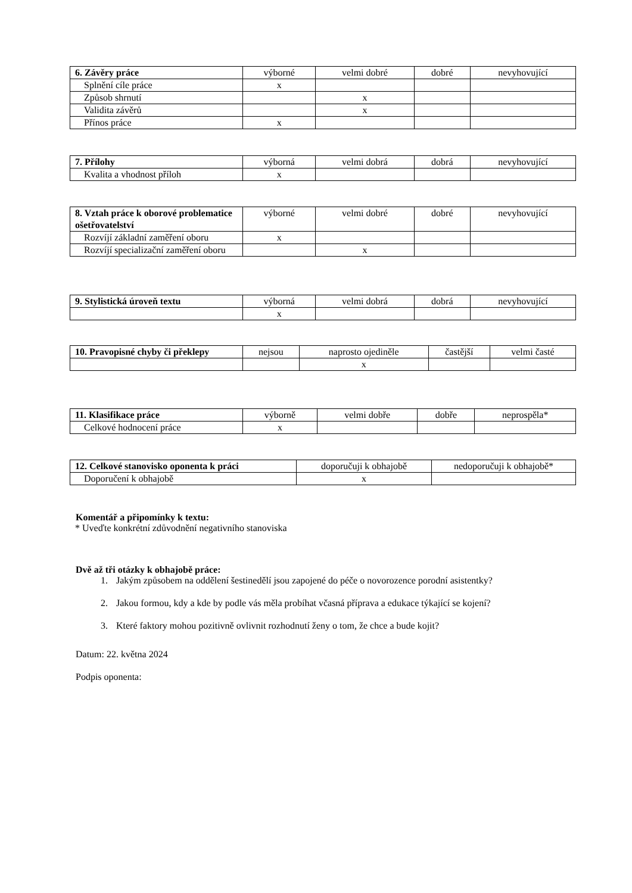| 6. Závěry práce | výborné | velmi dobré | dobré | nevyhovující |
| --- | --- | --- | --- | --- |
| Splnění cíle práce | x | | | |
| Způsob shrnutí | | x | | |
| Validita závěrů | | x | | |
| Přínos práce | x | | | |
| 7. Přílohy | výborná | velmi dobrá | dobrá | nevyhovující |
| --- | --- | --- | --- | --- |
| Kvalita a vhodnost příloh | x | | | |
| 8. Vztah práce k oborové problematice ošetřovatelství | výborné | velmi dobré | dobré | nevyhovující |
| --- | --- | --- | --- | --- |
| Rozvíjí základní zaměření oboru | x | | | |
| Rozvíjí specializační zaměření oboru | | x | | |
| 9. Stylistická úroveň textu | výborná | velmi dobrá | dobrá | nevyhovující |
| --- | --- | --- | --- | --- |
| | x | | | |
| 10. Pravopisné chyby či překlepy | nejsou | naprosto ojediněle | častější | velmi časté |
| --- | --- | --- | --- | --- |
| | | x | | |
| 11. Klasifikace práce | výborně | velmi dobře | dobře | neprospěla* |
| --- | --- | --- | --- | --- |
| Celkové hodnocení práce | x | | | |
| 12. Celkové stanovisko oponenta k práci | doporučuji k obhajobě | nedoporučuji k obhajobě* |
| --- | --- | --- |
| Doporučení k obhajobě | x | |
Komentář a připomínky k textu:
* Uveďte konkrétní zdůvodnění negativního stanoviska
Dvě až tři otázky k obhajobě práce:
1. Jakým způsobem na oddělení šestinedělí jsou zapojené do péče o novorozence porodní asistentky?
2. Jakou formou, kdy a kde by podle vás měla probíhat včasná příprava a edukace týkající se kojení?
3. Které faktory mohou pozitivně ovlivnit rozhodnutí ženy o tom, že chce a bude kojit?
Datum: 22. května 2024
Podpis oponenta: